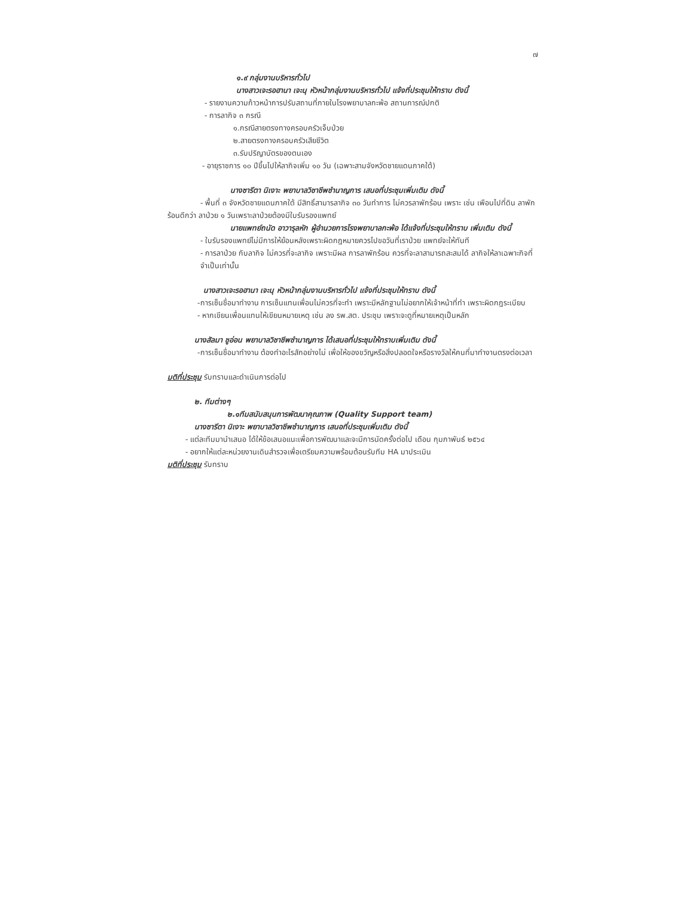๗
๑.๙ กลุ่มงานบริหารทั่วไป
นางสาวเจะรอฮานา เจะนุ หัวหน้ากลุ่มงานบริหารทั่วไป แจ้งที่ประชุมให้ทราบ ดังนี้
- รายงานความก้าวหน้าการปรับสถานที่ภายในโรงพยาบาลกะพ้อ สถานการณ์ปกติ
- การลากิจ ๓ กรณี
๑.กรณีสายตรงทางครอบครัวเจ็บป่วย
๒.สายตรงทางครอบครัวเสียชีวิต
๓.รับปริญาบัตรของตนเอง
- อายุราชการ ๑๐ ปีขึ้นไปให้ลากิจเพิ่ม ๑๐ วัน (เฉพาะสามจังหวัดชายแดนภาคใต้)
นางซารีตา นิเงาะ พยาบาลวิชาชีพชำนาญการ เสนอที่ประชุมเพิ่มเติม ดังนี้
- พื้นที่ ๓ จังหวัดชายแดนภาคใต้ มีสิทธิ์สามารลากิจ ๓๐ วันทำการ ไม่ควรลาพักร้อน เพราะ เช่น เพือนไปที่ดิน ลาพักร้อนดีกว่า ลาป่วย ๑ วันเพราะลาป่วยต้องมีใบรับรองแพทย์
นายแพทย์ถนัด อาวารุลหัก ผู้อำนวยการโรงพยาบาลกะพ้อ ได้แจ้งที่ประชุมให้ทราบ เพิ่มเติม ดังนี้
- ใบรับรองแพทย์ไม่มีการให้ย้อนหลังเพราะผิดกฎหมายควรไปขอวันที่เราป่วย แพทย์จะให้ทันที
- การลาป่วย กับลากิจ ไม่ควรที่จะลากิจ เพราะมีผล การลาพักร้อน ควรที่จะลาสามารถสะสมได้ ลากิจให้ลาเฉพาะกิจที่จำเป็นเท่านั้น
นางสาวเจะรอฮานา เจะนุ หัวหน้ากลุ่มงานบริหารทั่วไป แจ้งที่ประชุมให้ทราบ ดังนี้
-การเซ็นชื่อมาทำงาน การเซ็นแทนเพื่อนไม่ควรที่จะทำ เพราะมีหลักฐานไม่อยากให้เจ้าหน้าที่ทำ เพราะผิดกฎระเบียบ
- หากเขียนเพื่อนแทนให้เขียนหมายเหตุ เช่น ลง รพ.สต. ประชุม เพราะจะดูที่หมายเหตุเป็นหลัก
นางสัลมา ชูอ่อน พยาบาลวิชาชีพชำนาญการ ได้เสนอที่ประชุมให้ทราบเพิ่มเติม ดังนี้
-การเซ็นชื่อมาทำงาน ต้องทำอะไรสักอย่างไม่ เพื่อให้ของขวัญหรือสิ่งปลอดใจหรือรางวัลให้คนที่มาทำงานตรงต่อเวลา
มติที่ประชุม รับทราบและดำเนินการต่อไป
๒. ทีมต่างๆ
๒.๑ทีมสนับสนุนการพัฒนาคุณภาพ (Quality Support team)
นางซารีตา นิเงาะ พยาบาลวิชาชีพชำนาญการ เสนอที่ประชุมเพิ่มเติม ดังนี้
- แต่ละทีมมานำเสนอ ได้ให้ข้อเสนอแนะเพื่อการพัฒนาและจะมีการนัดครั้งต่อไป เดือน กุมภาพันธ์ ๒๕๖๔
- อยากให้แต่ละหน่วยงานเดินสำรวจเพื่อเตรียมความพร้อมต้อนรับทีม HA มาประเมิน
มติที่ประชุม รับทราบ